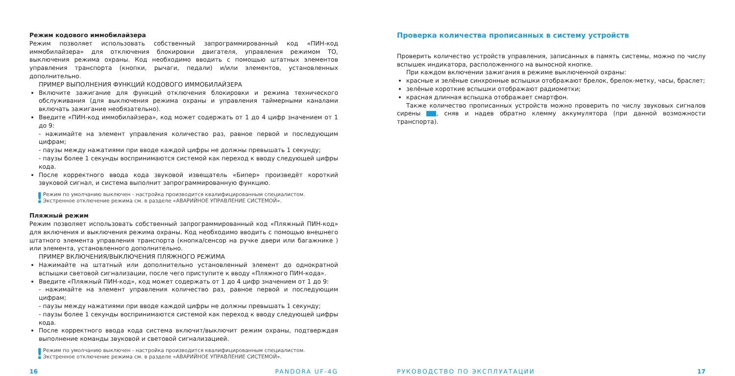Режим кодового иммобилайзера
Режим позволяет использовать собственный запрограммированный код «ПИН-код иммобилайзера» для отключения блокировки двигателя, управления режимом ТО, выключения режима охраны. Код необходимо вводить с помощью штатных элементов управления транспорта (кнопки, рычаги, педали) и/или элементов, установленных дополнительно.
ПРИМЕР ВЫПОЛНЕНИЯ ФУНКЦИЙ КОДОВОГО ИММОБИЛАЙЗЕРА
Включите зажигание для функций отключения блокировки и режима технического обслуживания (для выключения режима охраны и управления таймерными каналами включать зажигание необязательно).
Введите «ПИН-код иммобилайзера», код может содержать от 1 до 4 цифр значением от 1 до 9:
- нажимайте на элемент управления количество раз, равное первой и последующим цифрам;
- паузы между нажатиями при вводе каждой цифры не должны превышать 1 секунду;
- паузы более 1 секунды воспринимаются системой как переход к вводу следующей цифры кода.
После корректного ввода кода звуковой извещатель «Бипер» произведёт короткий звуковой сигнал, и система выполнит запрограммированную функцию.
! Режим по умолчанию выключен - настройка производится квалифицированным специалистом. Экстренное отключение режима см. в разделе «АВАРИЙНОЕ УПРАВЛЕНИЕ СИСТЕМОЙ».
Пляжный режим
Режим позволяет использовать собственный запрограммированный код «Пляжный ПИН-код» для включения и выключения режима охраны. Код необходимо вводить с помощью внешнего штатного элемента управления транспорта (кнопка/сенсор на ручке двери или багажнике ) или элемента, установленного дополнительно.
ПРИМЕР ВКЛЮЧЕНИЯ/ВЫКЛЮЧЕНИЯ ПЛЯЖНОГО РЕЖИМА
Нажимайте на штатный или дополнительно установленный элемент до однократной вспышки световой сигнализации, после чего приступите к вводу «Пляжного ПИН-кода».
Введите «Пляжный ПИН-код», код может содержать от 1 до 4 цифр значением от 1 до 9:
- нажимайте на элемент управления количество раз, равное первой и последующим цифрам;
- паузы между нажатиями при вводе каждой цифры не должны превышать 1 секунду;
- паузы более 1 секунды воспринимаются системой как переход к вводу следующей цифры кода.
После корректного ввода кода система включит/выключит режим охраны, подтверждая выполнение команды звуковой и световой сигнализацией.
! Режим по умолчанию выключен - настройка производится квалифицированным специалистом. Экстренное отключение режима см. в разделе «АВАРИЙНОЕ УПРАВЛЕНИЕ СИСТЕМОЙ».
16 PANDORA UF-4G
Проверка количества прописанных в систему устройств
Проверить количество устройств управления, записанных в память системы, можно по числу вспышек индикатора, расположенного на выносной кнопке.
При каждом включении зажигания в режиме выключенной охраны:
красные и зелёные синхронные вспышки отображают брелок, брелок-метку, часы, браслет;
зелёные короткие вспышки отображают радиометки;
красная длинная вспышка отображает смартфон.
Также количество прописанных устройств можно проверить по числу звуковых сигналов сирены , сняв и надев обратно клемму аккумулятора (при данной возможности транспорта).
РУКОВОДСТВО ПО ЭКСПЛУАТАЦИИ 17